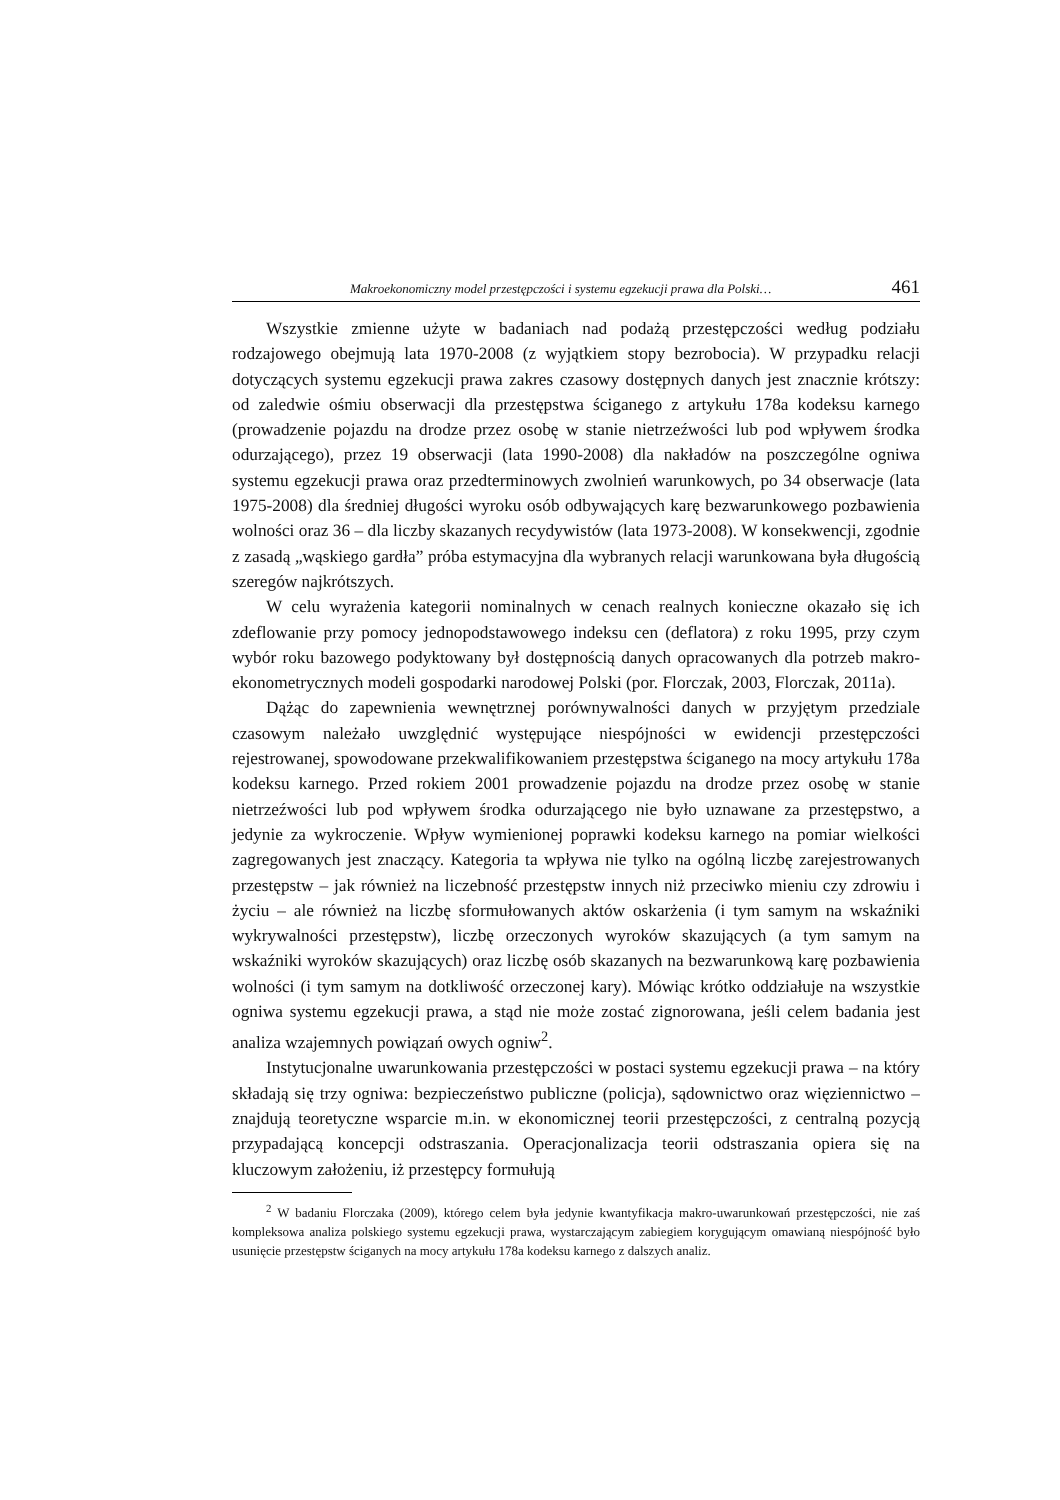Makroekonomiczny model przestępczości i systemu egzekucji prawa dla Polski… 461
Wszystkie zmienne użyte w badaniach nad podażą przestępczości według podziału rodzajowego obejmują lata 1970-2008 (z wyjątkiem stopy bezrobocia). W przypadku relacji dotyczących systemu egzekucji prawa zakres czasowy dostępnych danych jest znacznie krótszy: od zaledwie ośmiu obserwacji dla przestępstwa ściganego z artykułu 178a kodeksu karnego (prowadzenie pojazdu na drodze przez osobę w stanie nietrzeźwości lub pod wpływem środka odurzającego), przez 19 obserwacji (lata 1990-2008) dla nakładów na poszczególne ogniwa systemu egzekucji prawa oraz przedterminowych zwolnień warunkowych, po 34 obserwacje (lata 1975-2008) dla średniej długości wyroku osób odbywających karę bezwarunkowego pozbawienia wolności oraz 36 – dla liczby skazanych recydywistów (lata 1973-2008). W konsekwencji, zgodnie z zasadą „wąskiego gardła” próba estymacyjna dla wybranych relacji warunkowana była długością szeregów najkrótszych.
W celu wyrażenia kategorii nominalnych w cenach realnych konieczne okazało się ich zdeflowanie przy pomocy jednopodstawowego indeksu cen (deflatora) z roku 1995, przy czym wybór roku bazowego podyktowany był dostępnością danych opracowanych dla potrzeb makro-ekonometrycznych modeli gospodarki narodowej Polski (por. Florczak, 2003, Florczak, 2011a).
Dążąc do zapewnienia wewnętrznej porównywalności danych w przyjętym przedziale czasowym należało uwzględnić występujące niespójności w ewidencji przestępczości rejestrowanej, spowodowane przekwalifikowaniem przestępstwa ściganego na mocy artykułu 178a kodeksu karnego. Przed rokiem 2001 prowadzenie pojazdu na drodze przez osobę w stanie nietrzeźwości lub pod wpływem środka odurzającego nie było uznawane za przestępstwo, a jedynie za wykroczenie. Wpływ wymienionej poprawki kodeksu karnego na pomiar wielkości zagregowanych jest znaczący. Kategoria ta wpływa nie tylko na ogólną liczbę zarejestrowanych przestępstw – jak również na liczebność przestępstw innych niż przeciwko mieniu czy zdrowiu i życiu – ale również na liczbę sformułowanych aktów oskarżenia (i tym samym na wskaźniki wykrywalności przestępstw), liczbę orzeczonych wyroków skazujących (a tym samym na wskaźniki wyroków skazujących) oraz liczbę osób skazanych na bezwarunkową karę pozbawienia wolności (i tym samym na dotkliwość orzeczonej kary). Mówiąc krótko oddziałuje na wszystkie ogniwa systemu egzekucji prawa, a stąd nie może zostać zignorowana, jeśli celem badania jest analiza wzajemnych powiązań owych ogniw<sup>2</sup>.
Instytucjonalne uwarunkowania przestępczości w postaci systemu egzekucji prawa – na który składają się trzy ogniwa: bezpieczeństwo publiczne (policja), sądownictwo oraz więziennictwo – znajdują teoretyczne wsparcie m.in. w ekonomicznej teorii przestępczości, z centralną pozycją przypadającą koncepcji odstraszania. Operacjonalizacja teorii odstraszania opiera się na kluczowym założeniu, iż przestępcy formułują
<sup>2</sup> W badaniu Florczaka (2009), którego celem była jedynie kwantyfikacja makro-uwarunkowań przestępczości, nie zaś kompleksowa analiza polskiego systemu egzekucji prawa, wystarczającym zabiegiem korygującym omawianą niespójność było usunięcie przestępstw ściganych na mocy artykułu 178a kodeksu karnego z dalszych analiz.